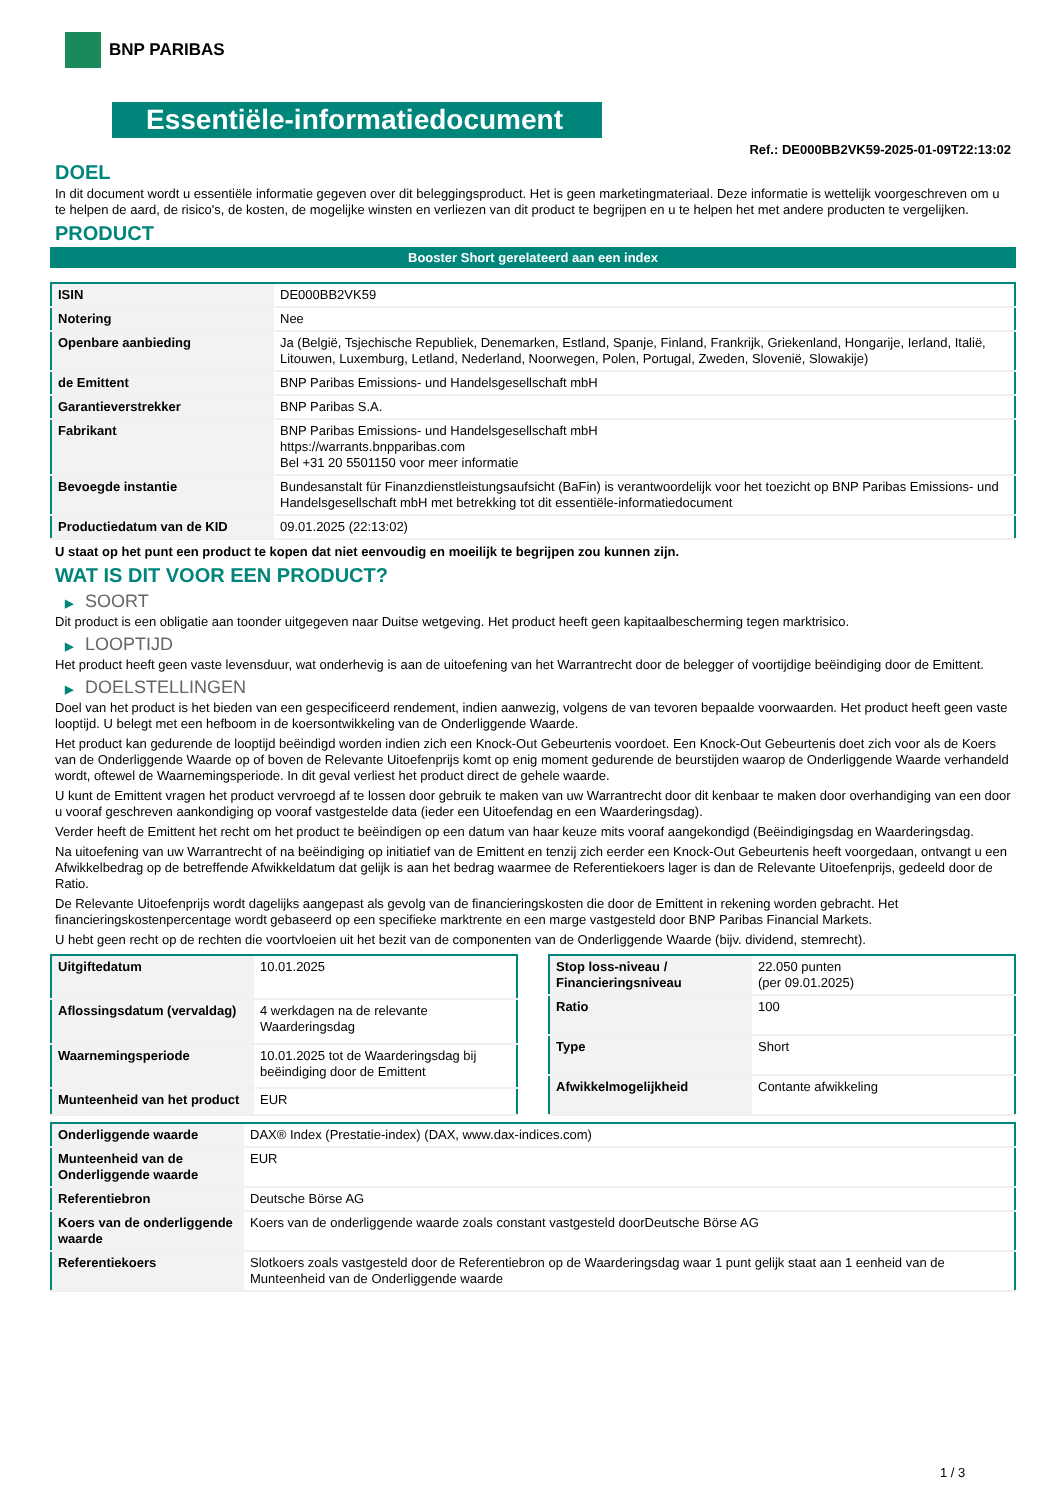BNP PARIBAS
Essentiële-informatiedocument
Ref.: DE000BB2VK59-2025-01-09T22:13:02
DOEL
In dit document wordt u essentiële informatie gegeven over dit beleggingsproduct. Het is geen marketingmateriaal. Deze informatie is wettelijk voorgeschreven om u te helpen de aard, de risico's, de kosten, de mogelijke winsten en verliezen van dit product te begrijpen en u te helpen het met andere producten te vergelijken.
PRODUCT
Booster Short gerelateerd aan een index
| ISIN | DE000BB2VK59 |
| Notering | Nee |
| Openbare aanbieding | Ja (België, Tsjechische Republiek, Denemarken, Estland, Spanje, Finland, Frankrijk, Griekenland, Hongarije, Ierland, Italië, Litouwen, Luxemburg, Letland, Nederland, Noorwegen, Polen, Portugal, Zweden, Slovenië, Slowakije) |
| de Emittent | BNP Paribas Emissions- und Handelsgesellschaft mbH |
| Garantieverstrekker | BNP Paribas S.A. |
| Fabrikant | BNP Paribas Emissions- und Handelsgesellschaft mbH https://warrants.bnpparibas.com Bel +31 20 5501150 voor meer informatie |
| Bevoegde instantie | Bundesanstalt für Finanzdienstleistungsaufsicht (BaFin) is verantwoordelijk voor het toezicht op BNP Paribas Emissions- und Handelsgesellschaft mbH met betrekking tot dit essentiële-informatiedocument |
| Productiedatum van de KID | 09.01.2025 (22:13:02) |
U staat op het punt een product te kopen dat niet eenvoudig en moeilijk te begrijpen zou kunnen zijn.
WAT IS DIT VOOR EEN PRODUCT?
▶ SOORT
Dit product is een obligatie aan toonder uitgegeven naar Duitse wetgeving. Het product heeft geen kapitaalbescherming tegen marktrisico.
▶ LOOPTIJD
Het product heeft geen vaste levensduur, wat onderhevig is aan de uitoefening van het Warrantrecht door de belegger of voortijdige beëindiging door de Emittent.
▶ DOELSTELLINGEN
Doel van het product is het bieden van een gespecificeerd rendement, indien aanwezig, volgens de van tevoren bepaalde voorwaarden. Het product heeft geen vaste looptijd. U belegt met een hefboom in de koersontwikkeling van de Onderliggende Waarde.
Het product kan gedurende de looptijd beëindigd worden indien zich een Knock-Out Gebeurtenis voordoet. Een Knock-Out Gebeurtenis doet zich voor als de Koers van de Onderliggende Waarde op of boven de Relevante Uitoefenprijs komt op enig moment gedurende de beurstijden waarop de Onderliggende Waarde verhandeld wordt, oftewel de Waarnemingsperiode. In dit geval verliest het product direct de gehele waarde.
U kunt de Emittent vragen het product vervroegd af te lossen door gebruik te maken van uw Warrantrecht door dit kenbaar te maken door overhandiging van een door u vooraf geschreven aankondiging op vooraf vastgestelde data (ieder een Uitoefendag en een Waarderingsdag).
Verder heeft de Emittent het recht om het product te beëindigen op een datum van haar keuze mits vooraf aangekondigd (Beëindigingsdag en Waarderingsdag.
Na uitoefening van uw Warrantrecht of na beëindiging op initiatief van de Emittent en tenzij zich eerder een Knock-Out Gebeurtenis heeft voorgedaan, ontvangt u een Afwikkelbedrag op de betreffende Afwikkeldatum dat gelijk is aan het bedrag waarmee de Referentiekoers lager is dan de Relevante Uitoefenprijs, gedeeld door de Ratio.
De Relevante Uitoefenprijs wordt dagelijks aangepast als gevolg van de financieringskosten die door de Emittent in rekening worden gebracht. Het financieringskostenpercentage wordt gebaseerd op een specifieke marktrente en een marge vastgesteld door BNP Paribas Financial Markets.
U hebt geen recht op de rechten die voortvloeien uit het bezit van de componenten van de Onderliggende Waarde (bijv. dividend, stemrecht).
| Uitgiftedatum | 10.01.2025 |
| Aflossingsdatum (vervaldag) | 4 werkdagen na de relevante Waarderingsdag |
| Waarnemingsperiode | 10.01.2025 tot de Waarderingsdag bij beëindiging door de Emittent |
| Munteenheid van het product | EUR |
| Stop loss-niveau / Financieringsniveau | 22.050 punten (per 09.01.2025) |
| Ratio | 100 |
| Type | Short |
| Afwikkelmogelijkheid | Contante afwikkeling |
| Onderliggende waarde | DAX® Index (Prestatie-index) (DAX, www.dax-indices.com) |
| Munteenheid van de Onderliggende waarde | EUR |
| Referentiebron | Deutsche Börse AG |
| Koers van de onderliggende waarde | Koers van de onderliggende waarde zoals constant vastgesteld doorDeutsche Börse AG |
| Referentiekoers | Slotkoers zoals vastgesteld door de Referentiebron op de Waarderingsdag waar 1 punt gelijk staat aan 1 eenheid van de Munteenheid van de Onderliggende waarde |
1 / 3